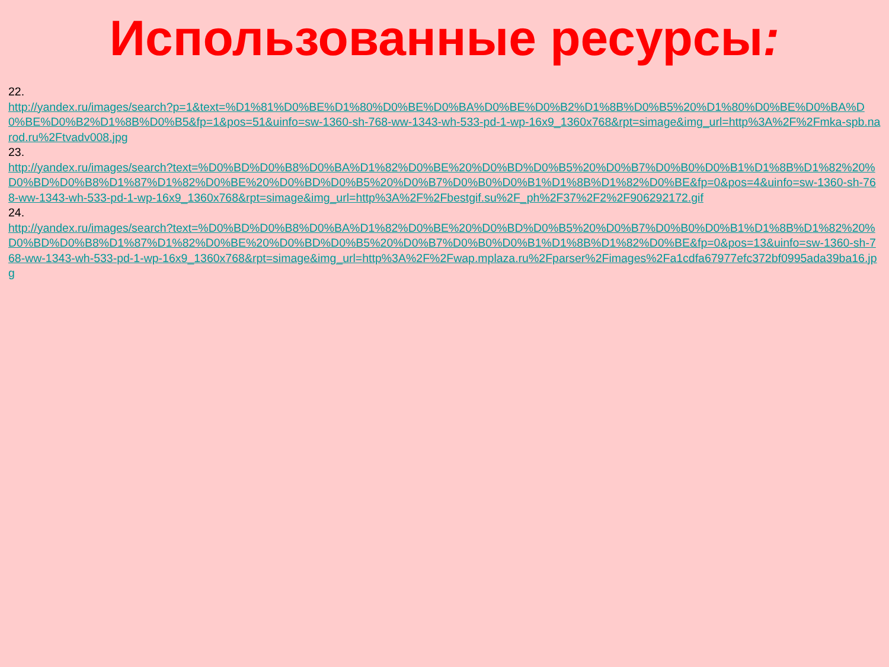Использованные ресурсы:
22.
http://yandex.ru/images/search?p=1&text=%D1%81%D0%BE%D1%80%D0%BE%D0%BA%D0%BE%D0%B2%D1%8B%D0%B5%20%D1%80%D0%BE%D0%BA%D0%BE%D0%B2%D1%8B%D0%B5&fp=1&pos=51&uinfo=sw-1360-sh-768-ww-1343-wh-533-pd-1-wp-16x9_1360x768&rpt=simage&img_url=http%3A%2F%2Fmka-spb.narod.ru%2Ftvadv008.jpg
23.
http://yandex.ru/images/search?text=%D0%BD%D0%B8%D0%BA%D1%82%D0%BE%20%D0%BD%D0%B5%20%D0%B7%D0%B0%D0%B1%D1%8B%D1%82%20%D0%BD%D0%B8%D1%87%D1%82%D0%BE%20%D0%BD%D0%B5%20%D0%B7%D0%B0%D0%B1%D1%8B%D1%82%D0%BE&fp=0&pos=4&uinfo=sw-1360-sh-768-ww-1343-wh-533-pd-1-wp-16x9_1360x768&rpt=simage&img_url=http%3A%2F%2Fbestgif.su%2F_ph%2F37%2F2%2F906292172.gif
24.
http://yandex.ru/images/search?text=%D0%BD%D0%B8%D0%BA%D1%82%D0%BE%20%D0%BD%D0%B5%20%D0%B7%D0%B0%D0%B1%D1%8B%D1%82%20%D0%BD%D0%B8%D1%87%D1%82%D0%BE%20%D0%BD%D0%B5%20%D0%B7%D0%B0%D0%B1%D1%8B%D1%82%D0%BE&fp=0&pos=13&uinfo=sw-1360-sh-768-ww-1343-wh-533-pd-1-wp-16x9_1360x768&rpt=simage&img_url=http%3A%2F%2Fwap.mplaza.ru%2Fparser%2Fimages%2Fa1cdfa67977efc372bf0995ada39ba16.jpg